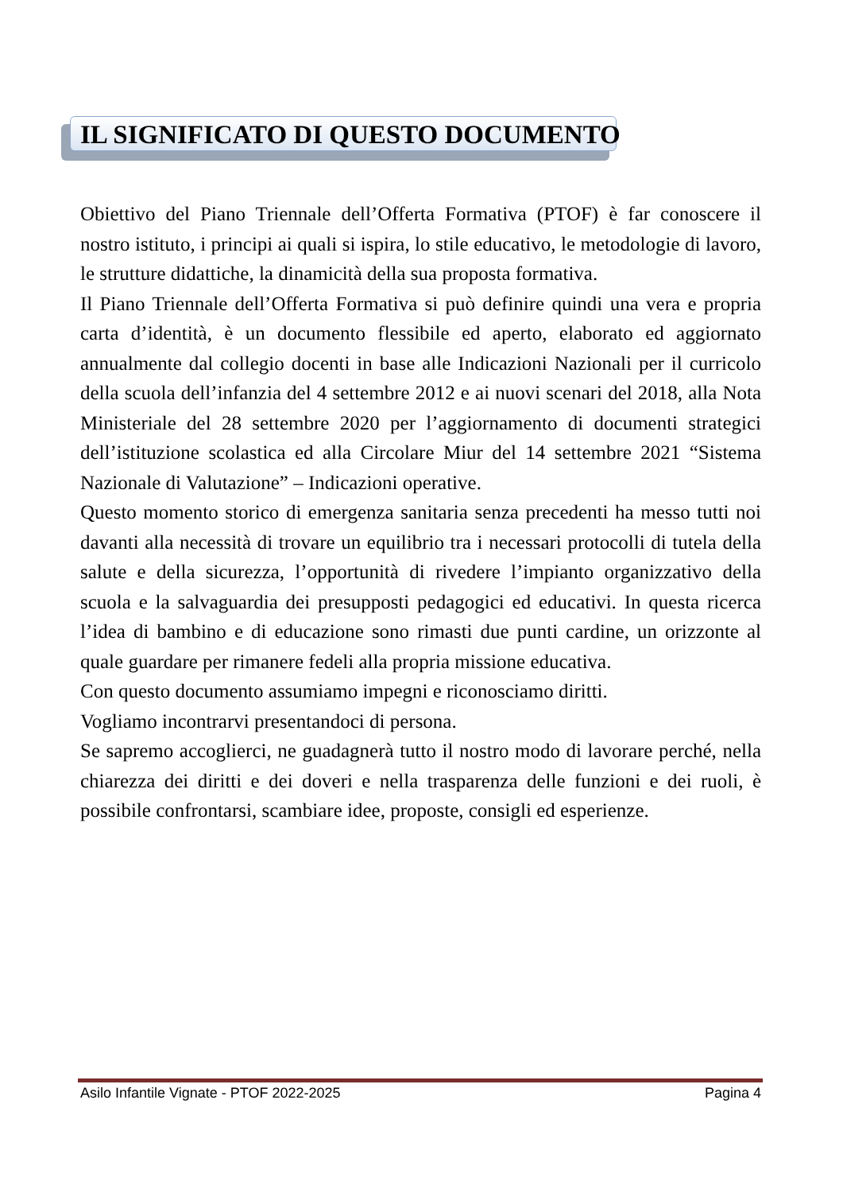IL SIGNIFICATO DI QUESTO DOCUMENTO
Obiettivo del Piano Triennale dell’Offerta Formativa (PTOF) è far conoscere il nostro istituto, i principi ai quali si ispira, lo stile educativo, le metodologie di lavoro, le strutture didattiche, la dinamicità della sua proposta formativa.
Il Piano Triennale dell’Offerta Formativa si può definire quindi una vera e propria carta d’identità, è un documento flessibile ed aperto, elaborato ed aggiornato annualmente dal collegio docenti in base alle Indicazioni Nazionali per il curricolo della scuola dell’infanzia del 4 settembre 2012 e ai nuovi scenari del 2018, alla Nota Ministeriale del 28 settembre 2020 per l’aggiornamento di documenti strategici dell’istituzione scolastica ed alla Circolare Miur del 14 settembre 2021 “Sistema Nazionale di Valutazione” – Indicazioni operative.
Questo momento storico di emergenza sanitaria senza precedenti ha messo tutti noi davanti alla necessità di trovare un equilibrio tra i necessari protocolli di tutela della salute e della sicurezza, l’opportunità di rivedere l’impianto organizzativo della scuola e la salvaguardia dei presupposti pedagogici ed educativi. In questa ricerca l’idea di bambino e di educazione sono rimasti due punti cardine, un orizzonte al quale guardare per rimanere fedeli alla propria missione educativa.
Con questo documento assumiamo impegni e riconosciamo diritti.
Vogliamo incontrarvi presentandoci di persona.
Se sapremo accoglierci, ne guadagnerà tutto il nostro modo di lavorare perché, nella chiarezza dei diritti e dei doveri e nella trasparenza delle funzioni e dei ruoli, è possibile confrontarsi, scambiare idee, proposte, consigli ed esperienze.
Asilo Infantile Vignate - PTOF 2022-2025 Pagina 4